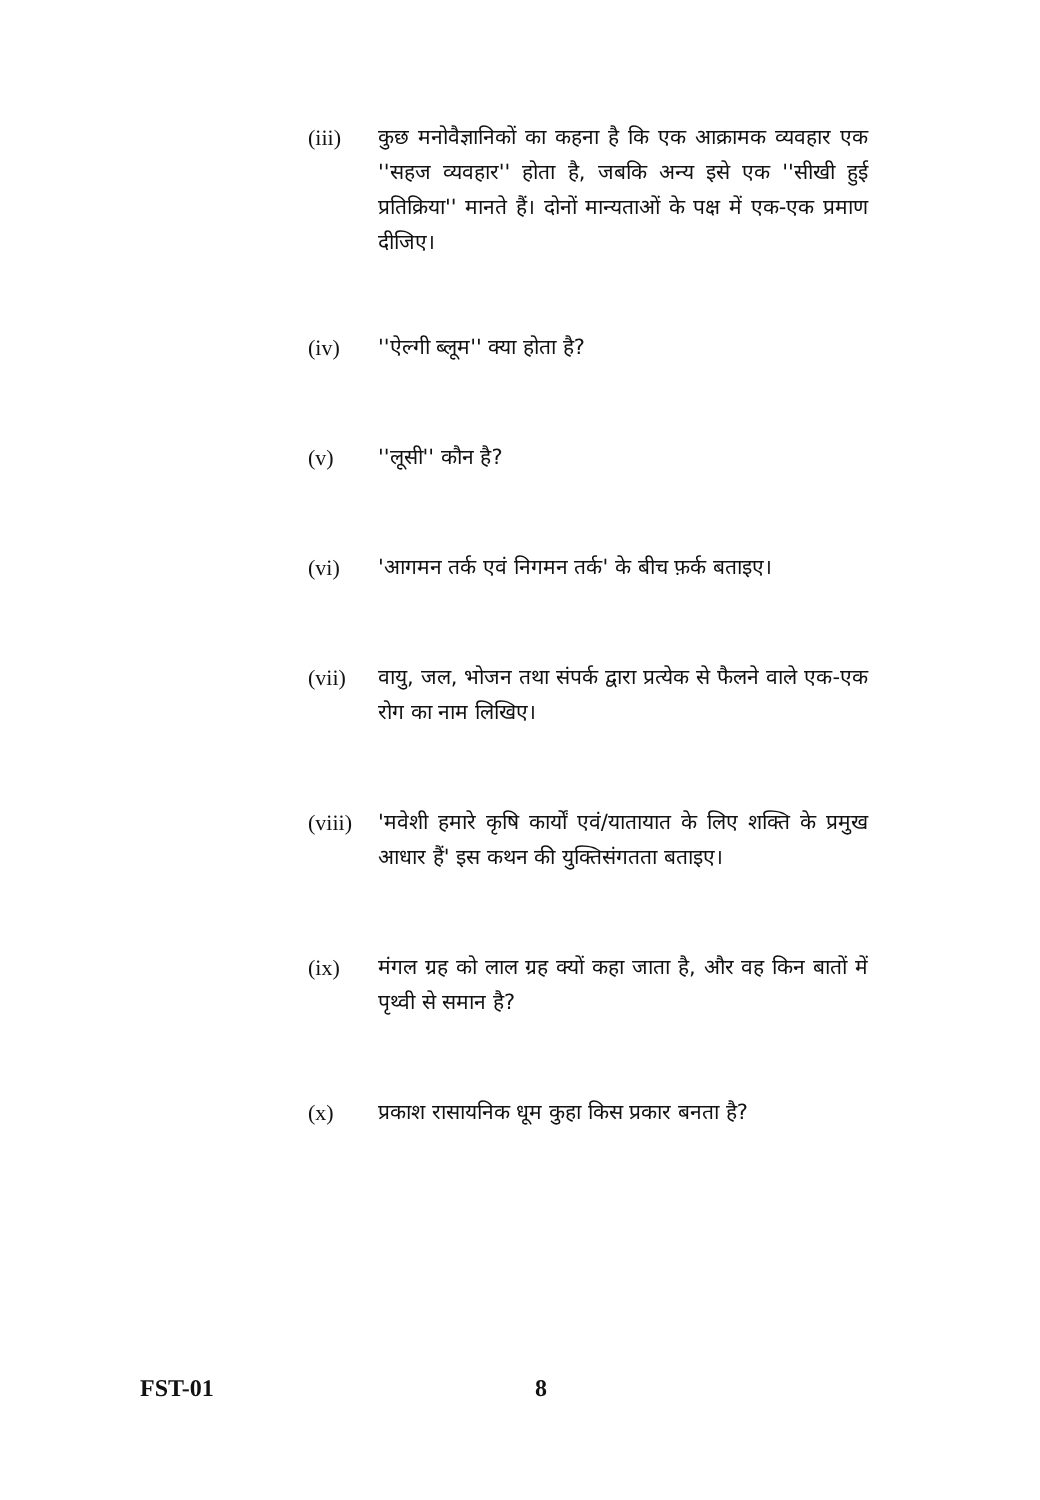(iii) कुछ मनोवैज्ञानिकों का कहना है कि एक आक्रामक व्यवहार एक ''सहज व्यवहार'' होता है, जबकि अन्य इसे एक ''सीखी हुई प्रतिक्रिया'' मानते हैं। दोनों मान्यताओं के पक्ष में एक-एक प्रमाण दीजिए।
(iv) ''ऐल्गी ब्लूम'' क्या होता है?
(v) ''लूसी'' कौन है?
(vi) 'आगमन तर्क एवं निगमन तर्क' के बीच फ़र्क बताइए।
(vii) वायु, जल, भोजन तथा संपर्क द्वारा प्रत्येक से फैलने वाले एक-एक रोग का नाम लिखिए।
(viii)
'मवेशी हमारे कृषि कार्यों एवं/यातायात के लिए शक्ति के प्रमुख आधार हैं' इस कथन की युक्तिसंगतता बताइए।
(ix) मंगल ग्रह को लाल ग्रह क्यों कहा जाता है, और वह किन बातों में पृथ्वी से समान है?
(x) प्रकाश रासायनिक धूम कुहा किस प्रकार बनता है?
FST-01 8